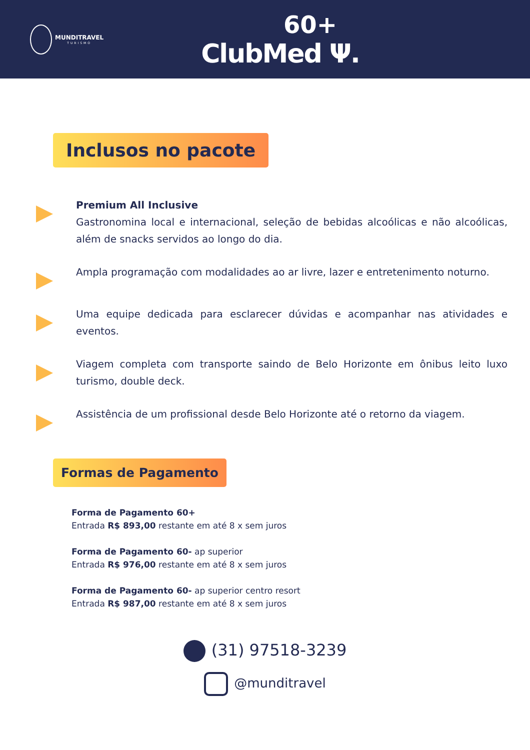MUNDITRAVEL
TURISMO
60+
ClubMed Ψ.
Inclusos no pacote
Premium All Inclusive
Gastronomina local e internacional, seleção de bebidas alcoólicas e não alcoólicas, além de snacks servidos ao longo do dia.
Ampla programação com modalidades ao ar livre, lazer e entretenimento noturno.
Uma equipe dedicada para esclarecer dúvidas e acompanhar nas atividades e eventos.
Viagem completa com transporte saindo de Belo Horizonte em ônibus leito luxo turismo, double deck.
Assistência de um profissional desde Belo Horizonte até o retorno da viagem.
Formas de Pagamento
Forma de Pagamento 60+
Entrada R$ 893,00 restante em até 8 x sem juros
Forma de Pagamento 60- ap superior
Entrada R$ 976,00 restante em até 8 x sem juros
Forma de Pagamento 60- ap superior centro resort
Entrada R$ 987,00 restante em até 8 x sem juros
(31) 97518-3239
@munditravel